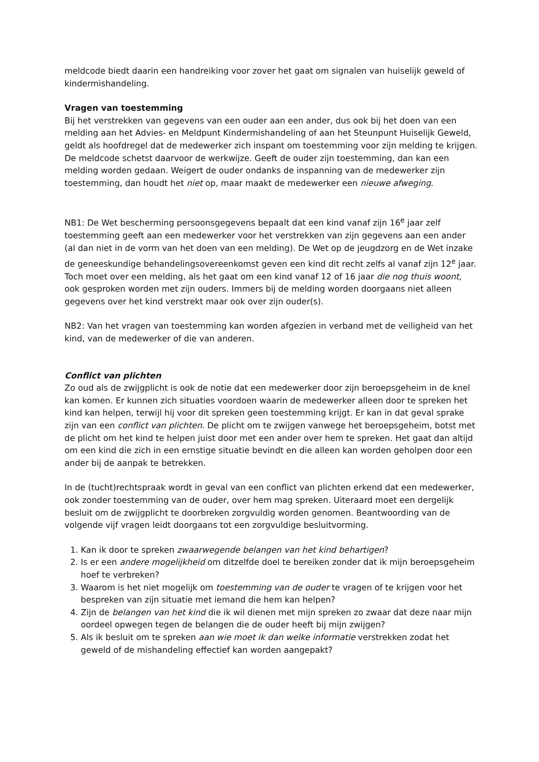meldcode biedt daarin een handreiking voor zover het gaat om signalen van huiselijk geweld of kindermishandeling.
Vragen van toestemming
Bij het verstrekken van gegevens van een ouder aan een ander, dus ook bij het doen van een melding aan het Advies- en Meldpunt Kindermishandeling of aan het Steunpunt Huiselijk Geweld, geldt als hoofdregel dat de medewerker zich inspant om toestemming voor zijn melding te krijgen. De meldcode schetst daarvoor de werkwijze. Geeft de ouder zijn toestemming, dan kan een melding worden gedaan. Weigert de ouder ondanks de inspanning van de medewerker zijn toestemming, dan houdt het niet op, maar maakt de medewerker een nieuwe afweging.
NB1: De Wet bescherming persoonsgegevens bepaalt dat een kind vanaf zijn 16<sup>e</sup> jaar zelf toestemming geeft aan een medewerker voor het verstrekken van zijn gegevens aan een ander (al dan niet in de vorm van het doen van een melding). De Wet op de jeugdzorg en de Wet inzake de geneeskundige behandelingsovereenkomst geven een kind dit recht zelfs al vanaf zijn 12<sup>e</sup> jaar. Toch moet over een melding, als het gaat om een kind vanaf 12 of 16 jaar die nog thuis woont, ook gesproken worden met zijn ouders. Immers bij de melding worden doorgaans niet alleen gegevens over het kind verstrekt maar ook over zijn ouder(s).
NB2: Van het vragen van toestemming kan worden afgezien in verband met de veiligheid van het kind, van de medewerker of die van anderen.
Conflict van plichten
Zo oud als de zwijgplicht is ook de notie dat een medewerker door zijn beroepsgeheim in de knel kan komen. Er kunnen zich situaties voordoen waarin de medewerker alleen door te spreken het kind kan helpen, terwijl hij voor dit spreken geen toestemming krijgt. Er kan in dat geval sprake zijn van een conflict van plichten. De plicht om te zwijgen vanwege het beroepsgeheim, botst met de plicht om het kind te helpen juist door met een ander over hem te spreken. Het gaat dan altijd om een kind die zich in een ernstige situatie bevindt en die alleen kan worden geholpen door een ander bij de aanpak te betrekken.
In de (tucht)rechtspraak wordt in geval van een conflict van plichten erkend dat een medewerker, ook zonder toestemming van de ouder, over hem mag spreken. Uiteraard moet een dergelijk besluit om de zwijgplicht te doorbreken zorgvuldig worden genomen. Beantwoording van de volgende vijf vragen leidt doorgaans tot een zorgvuldige besluitvorming.
1. Kan ik door te spreken zwaarwegende belangen van het kind behartigen?
2. Is er een andere mogelijkheid om ditzelfde doel te bereiken zonder dat ik mijn beroepsgeheim hoef te verbreken?
3. Waarom is het niet mogelijk om toestemming van de ouder te vragen of te krijgen voor het bespreken van zijn situatie met iemand die hem kan helpen?
4. Zijn de belangen van het kind die ik wil dienen met mijn spreken zo zwaar dat deze naar mijn oordeel opwegen tegen de belangen die de ouder heeft bij mijn zwijgen?
5. Als ik besluit om te spreken aan wie moet ik dan welke informatie verstrekken zodat het geweld of de mishandeling effectief kan worden aangepakt?